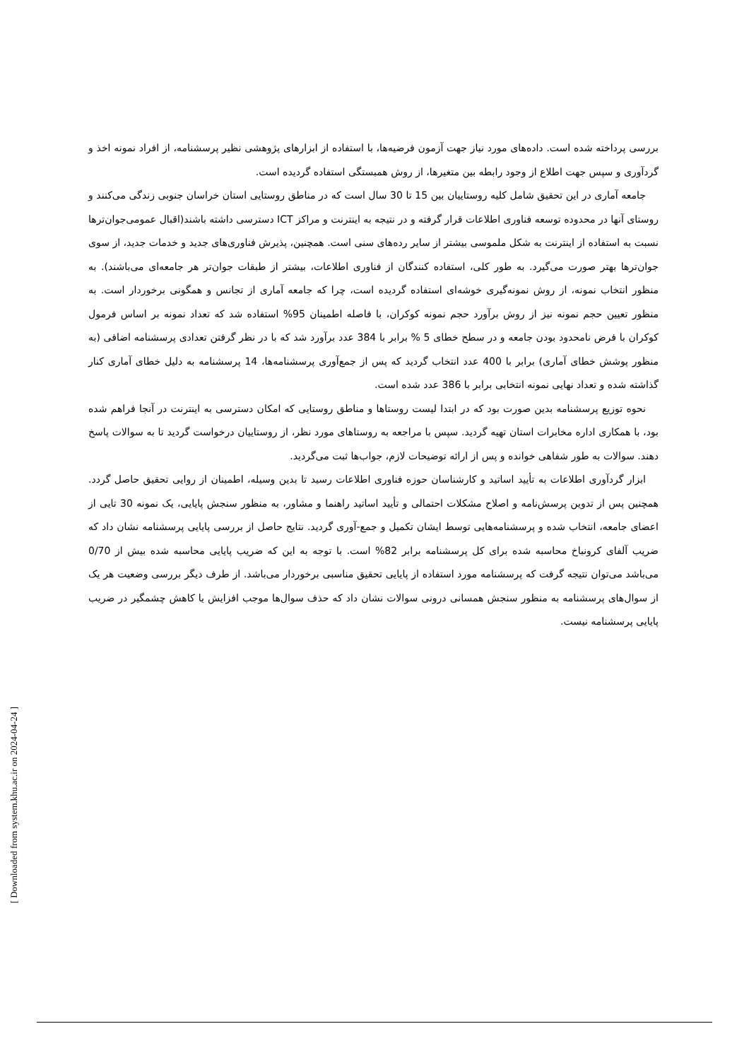بررسی پرداخته شده است. داده‌های مورد نیاز جهت آزمون فرضیه‌ها، با استفاده از ابزارهای پژوهشی نظیر پرسشنامه، از افراد نمونه اخذ و گردآوری و سپس جهت اطلاع از وجود رابطه بین متغیرها، از روش همبستگی استفاده گردیده است.
جامعه آماری در این تحقیق شامل کلیه روستاییان بین 15 تا 30 سال است که در مناطق روستایی استان خراسان جنوبی زندگی می‌کنند و روستای آنها در محدوده توسعه فناوری اطلاعات قرار گرفته و در نتیجه به اینترنت و مراکز ICT دسترسی داشته باشند(اقبال عمومی‌جوان‌ترها نسبت به استفاده از اینترنت به شکل ملموسی بیشتر از سایر رده‌های سنی است. همچنین، پذیرش فناوری‌های جدید و خدمات جدید، از سوی جوان‌ترها بهتر صورت می‌گیرد. به طور کلی، استفاده کنندگان از فناوری اطلاعات، بیشتر از طبقات جوان‌تر هر جامعه‌ای می‌باشند). به منظور انتخاب نمونه، از روش نمونه‌گیری خوشه‌ای استفاده گردیده است، چرا که جامعه آماری از تجانس و همگونی برخوردار است. به منظور تعیین حجم نمونه نیز از روش برآورد حجم نمونه کوکران، با فاصله اطمینان 95% استفاده شد که تعداد نمونه بر اساس فرمول کوکران با فرض نامحدود بودن جامعه و در سطح خطای 5 % برابر با 384 عدد برآورد شد که با در نظر گرفتن تعدادی پرسشنامه اضافی (به منظور پوشش خطای آماری) برابر با 400 عدد انتخاب گردید که پس از جمع‌آوری پرسشنامه‌ها، 14 پرسشنامه به دلیل خطای آماری کنار گذاشته شده و تعداد نهایی نمونه انتخابی برابر با 386 عدد شده است.
نحوه توزیع پرسشنامه بدین صورت بود که در ابتدا لیست روستاها و مناطق روستایی که امکان دسترسی به اینترنت در آنجا فراهم شده بود، با همکاری اداره مخابرات استان تهیه گردید. سپس با مراجعه به روستاهای مورد نظر، از روستاییان درخواست گردید تا به سوالات پاسخ دهند. سوالات به طور شفاهی خوانده و پس از ارائه توضیحات لازم، جواب‌ها ثبت می‌گردید.
ابزار گردآوری اطلاعات به تأیید اساتید و کارشناسان حوزه فناوری اطلاعات رسید تا بدین وسیله، اطمینان از روایی تحقیق حاصل گردد. همچنین پس از تدوین پرسش‌نامه و اصلاح مشکلات احتمالی و تأیید اساتید راهنما و مشاور، به منظور سنجش پایایی، یک نمونه 30 تایی از اعضای جامعه، انتخاب شده و پرسشنامه‌هایی توسط ایشان تکمیل و جمع-آوری گردید. نتایج حاصل از بررسی پایایی پرسشنامه نشان داد که ضریب آلفای کرونباخ محاسبه شده برای کل پرسشنامه برابر 82% است. با توجه به این که ضریب پایایی محاسبه شده بیش از 0/70 می‌باشد می‌توان نتیجه گرفت که پرسشنامه مورد استفاده از پایایی تحقیق مناسبی برخوردار می‌باشد. از طرف دیگر بررسی وضعیت هر یک از سوال‌های پرسشنامه به منظور سنجش همسانی درونی سوالات نشان داد که حذف سوال‌ها موجب افزایش یا کاهش چشمگیر در ضریب پایایی پرسشنامه نیست.
[ Downloaded from system.khu.ac.ir on 2024-04-24 ]